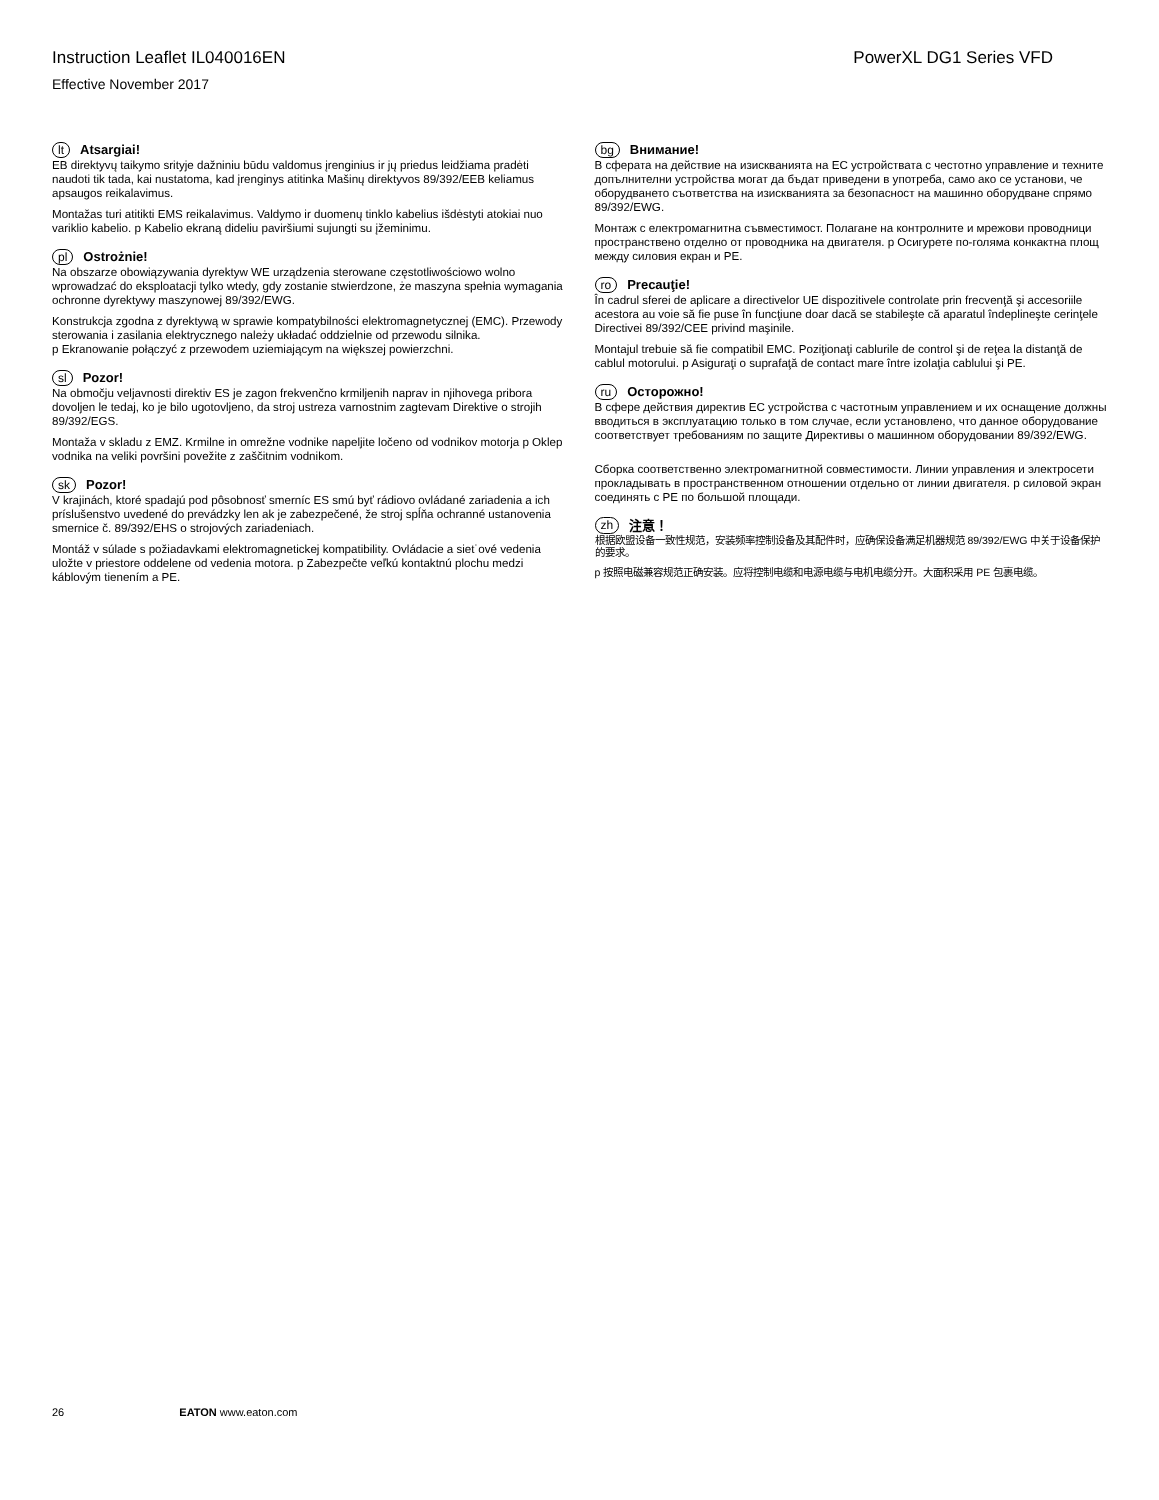Instruction Leaflet IL040016EN PowerXL DG1 Series VFD
Effective November 2017
lt Atsargiai!
EB direktyvų taikymo srityje dažniniu būdu valdomus įrenginius ir jų priedus leidžiama pradėti naudoti tik tada, kai nustatoma, kad įrenginys atitinka Mašinų direktyvos 89/392/EEB keliamus apsaugos reikalavimus.
Montažas turi atitikti EMS reikalavimus. Valdymo ir duomenų tinklo kabelius išdėstyti atokiai nuo variklio kabelio. p Kabelio ekraną dideliu paviršiumi sujungti su įžeminimu.
pl Ostrożnie!
Na obszarze obowiązywania dyrektyw WE urządzenia sterowane częstotliwościowo wolno wprowadzać do eksploatacji tylko wtedy, gdy zostanie stwierdzone, że maszyna spełnia wymagania ochronne dyrektywy maszynowej 89/392/EWG.
Konstrukcja zgodna z dyrektywą w sprawie kompatybilności elektromagnetycznej (EMC). Przewody sterowania i zasilania elektrycznego należy układać oddzielnie od przewodu silnika.
p Ekranowanie połączyć z przewodem uziemiającym na większej powierzchni.
sl Pozor!
Na območju veljavnosti direktiv ES je zagon frekvenčno krmiljenih naprav in njihovega pribora dovoljen le tedaj, ko je bilo ugotovljeno, da stroj ustreza varnostnim zagtevam Direktive o strojih 89/392/EGS.
Montaža v skladu z EMZ. Krmilne in omrežne vodnike napeljite ločeno od vodnikov motorja p Oklep vodnika na veliki površini povežite z zaščitnim vodnikom.
sk Pozor!
V krajinách, ktoré spadajú pod pôsobnosť smerníc ES smú byť rádiovo ovládané zariadenia a ich príslušenstvo uvedené do prevádzky len ak je zabezpečené, že stroj spĺňa ochranné ustanovenia smernice č. 89/392/EHS o strojových zariadeniach.
Montáž v súlade s požiadavkami elektromagnetickej kompatibility. Ovládacie a siet˙ové vedenia uložte v priestore oddelene od vedenia motora. p Zabezpečte veľkú kontaktnú plochu medzi káblovým tienením a PE.
bg Внимание!
В сферата на действие на изискванията на ЕС устройствата с честотно управление и техните допълнителни устройства могат да бъдат приведени в употреба, само ако се установи, че оборудването съответства на изискванията за безопасност на машинно оборудване спрямо 89/392/EWG.
Монтаж с електромагнитна съвместимост. Полагане на контролните и мрежови проводници пространствено отделно от проводника на двигателя. p Осигурете по-голяма конкактна площ между силовия екран и PE.
ro Precauţie!
În cadrul sferei de aplicare a directivelor UE dispozitivele controlate prin frecvenţă şi accesoriile acestora au voie să fie puse în funcţiune doar dacă se stabileşte că aparatul îndeplineşte cerinţele Directivei 89/392/CEE privind maşinile.
Montajul trebuie să fie compatibil EMC. Poziţionaţi cablurile de control şi de reţea la distanţă de cablul motorului. p Asiguraţi o suprafaţă de contact mare între izolaţia cablului şi PE.
ru Осторожно!
В сфере действия директив ЕС устройства с частотным управлением и их оснащение должны вводиться в эксплуатацию только в том случае, если установлено, что данное оборудование соответствует требованиям по защите Директивы о машинном оборудовании 89/392/EWG.
Сборка соответственно электромагнитной совместимости. Линии управления и электросети прокладывать в пространственном отношении отдельно от линии двигателя. p силовой экран соединять с PE по большой площади.
zh 注意！
根据欧盟设备一致性规范，安装频率控制设备及其配件时，应确保设备满足机器规范 89/392/EWG 中关于设备保护的要求。
p 按照电磁兼容规范正确安装。应将控制电缆和电源电缆与电机电缆分开。大面积采用 PE 包裹电缆。
26 EATON www.eaton.com